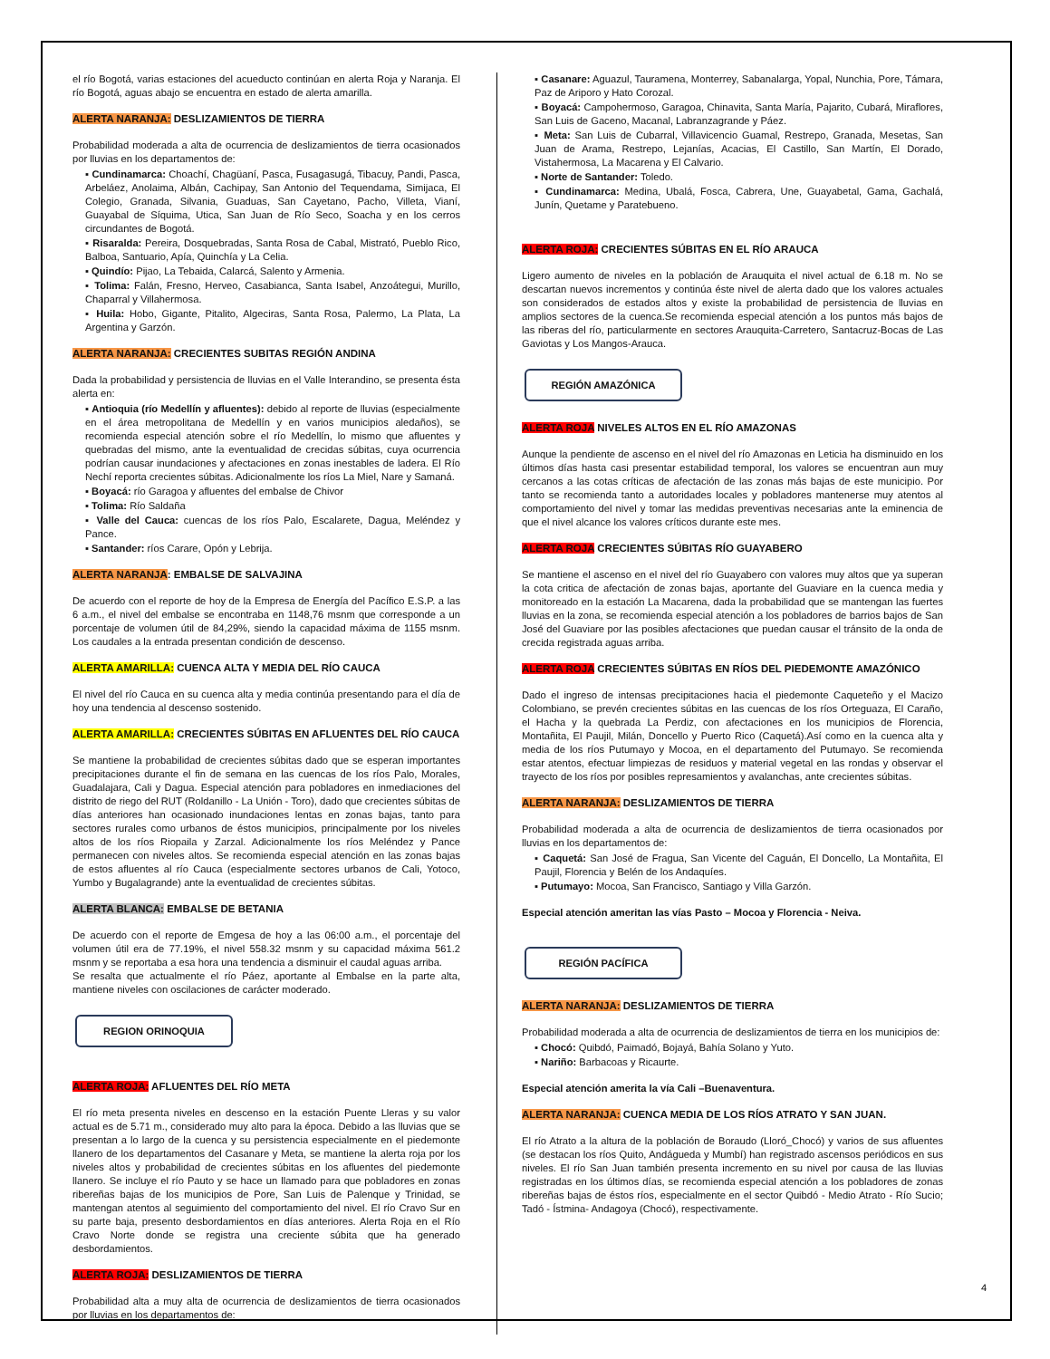el río Bogotá, varias estaciones del acueducto continúan en alerta Roja y Naranja. El río Bogotá, aguas abajo se encuentra en estado de alerta amarilla.
ALERTA NARANJA: DESLIZAMIENTOS DE TIERRA
Probabilidad moderada a alta de ocurrencia de deslizamientos de tierra ocasionados por lluvias en los departamentos de:
▪ Cundinamarca: Choachí, Chagüaní, Pasca, Fusagasugá, Tibacuy, Pandi, Pasca, Arbeláez, Anolaima, Albán, Cachipay, San Antonio del Tequendama, Simijaca, El Colegio, Granada, Silvania, Guaduas, San Cayetano, Pacho, Villeta, Vianí, Guayabal de Síquima, Utica, San Juan de Río Seco, Soacha y en los cerros circundantes de Bogotá.
▪ Risaralda: Pereira, Dosquebradas, Santa Rosa de Cabal, Mistrató, Pueblo Rico, Balboa, Santuario, Apía, Quinchía y La Celia.
▪ Quindío: Pijao, La Tebaida, Calarcá, Salento y Armenia.
▪ Tolima: Falán, Fresno, Herveo, Casabianca, Santa Isabel, Anzoátegui, Murillo, Chaparral y Villahermosa.
▪ Huila: Hobo, Gigante, Pitalito, Algeciras, Santa Rosa, Palermo, La Plata, La Argentina y Garzón.
ALERTA NARANJA: CRECIENTES SUBITAS REGIÓN ANDINA
Dada la probabilidad y persistencia de lluvias en el Valle Interandino, se presenta ésta alerta en:
▪ Antioquia (río Medellín y afluentes): debido al reporte de lluvias (especialmente en el área metropolitana de Medellín y en varios municipios aledaños), se recomienda especial atención sobre el río Medellín, lo mismo que afluentes y quebradas del mismo, ante la eventualidad de crecidas súbitas, cuya ocurrencia podrían causar inundaciones y afectaciones en zonas inestables de ladera. El Río Nechí reporta crecientes súbitas. Adicionalmente los ríos La Miel, Nare y Samaná.
▪ Boyacá: río Garagoa y afluentes del embalse de Chivor
▪ Tolima: Río Saldaña
▪ Valle del Cauca: cuencas de los ríos Palo, Escalarete, Dagua, Meléndez y Pance.
▪ Santander: ríos Carare, Opón y Lebrija.
ALERTA NARANJA: EMBALSE DE SALVAJINA
De acuerdo con el reporte de hoy de la Empresa de Energía del Pacífico E.S.P. a las 6 a.m., el nivel del embalse se encontraba en 1148,76 msnm que corresponde a un porcentaje de volumen útil de 84,29%, siendo la capacidad máxima de 1155 msnm. Los caudales a la entrada presentan condición de descenso.
ALERTA AMARILLA: CUENCA ALTA Y MEDIA DEL RÍO CAUCA
El nivel del río Cauca en su cuenca alta y media continúa presentando para el día de hoy una tendencia al descenso sostenido.
ALERTA AMARILLA: CRECIENTES SÚBITAS EN AFLUENTES DEL RÍO CAUCA
Se mantiene la probabilidad de crecientes súbitas dado que se esperan importantes precipitaciones durante el fin de semana en las cuencas de los ríos Palo, Morales, Guadalajara, Cali y Dagua. Especial atención para pobladores en inmediaciones del distrito de riego del RUT (Roldanillo - La Unión - Toro), dado que crecientes súbitas de días anteriores han ocasionado inundaciones lentas en zonas bajas, tanto para sectores rurales como urbanos de éstos municipios, principalmente por los niveles altos de los ríos Riopaila y Zarzal. Adicionalmente los ríos Meléndez y Pance permanecen con niveles altos. Se recomienda especial atención en las zonas bajas de estos afluentes al río Cauca (especialmente sectores urbanos de Cali, Yotoco, Yumbo y Bugalagrande) ante la eventualidad de crecientes súbitas.
ALERTA BLANCA: EMBALSE DE BETANIA
De acuerdo con el reporte de Emgesa de hoy a las 06:00 a.m., el porcentaje del volumen útil era de 77.19%, el nivel 558.32 msnm y su capacidad máxima 561.2 msnm y se reportaba a esa hora una tendencia a disminuir el caudal aguas arriba.
Se resalta que actualmente el río Páez, aportante al Embalse en la parte alta, mantiene niveles con oscilaciones de carácter moderado.
REGION ORINOQUIA
ALERTA ROJA: AFLUENTES DEL RÍO META
El río meta presenta niveles en descenso en la estación Puente Lleras y su valor actual es de 5.71 m., considerado muy alto para la época. Debido a las lluvias que se presentan a lo largo de la cuenca y su persistencia especialmente en el piedemonte llanero de los departamentos del Casanare y Meta, se mantiene la alerta roja por los niveles altos y probabilidad de crecientes súbitas en los afluentes del piedemonte llanero. Se incluye el río Pauto y se hace un llamado para que pobladores en zonas ribereñas bajas de los municipios de Pore, San Luis de Palenque y Trinidad, se mantengan atentos al seguimiento del comportamiento del nivel. El río Cravo Sur en su parte baja, presento desbordamientos en días anteriores. Alerta Roja en el Río Cravo Norte donde se registra una creciente súbita que ha generado desbordamientos.
ALERTA ROJA: DESLIZAMIENTOS DE TIERRA
Probabilidad alta a muy alta de ocurrencia de deslizamientos de tierra ocasionados por lluvias en los departamentos de:
▪ Casanare: Aguazul, Tauramena, Monterrey, Sabanalarga, Yopal, Nunchia, Pore, Támara, Paz de Ariporo y Hato Corozal.
▪ Boyacá: Campohermoso, Garagoa, Chinavita, Santa María, Pajarito, Cubará, Miraflores, San Luis de Gaceno, Macanal, Labranzagrande y Páez.
▪ Meta: San Luis de Cubarral, Villavicencio Guamal, Restrepo, Granada, Mesetas, San Juan de Arama, Restrepo, Lejanías, Acacias, El Castillo, San Martín, El Dorado, Vistahermosa, La Macarena y El Calvario.
▪ Norte de Santander: Toledo.
▪ Cundinamarca: Medina, Ubalá, Fosca, Cabrera, Une, Guayabetal, Gama, Gachalá, Junín, Quetame y Paratebueno.
ALERTA ROJA: CRECIENTES SÚBITAS EN EL RÍO ARAUCA
Ligero aumento de niveles en la población de Arauquita el nivel actual de 6.18 m. No se descartan nuevos incrementos y continúa éste nivel de alerta dado que los valores actuales son considerados de estados altos y existe la probabilidad de persistencia de lluvias en amplios sectores de la cuenca.Se recomienda especial atención a los puntos más bajos de las riberas del río, particularmente en sectores Arauquita-Carretero, Santacruz-Bocas de Las Gaviotas y Los Mangos-Arauca.
REGIÓN AMAZÓNICA
ALERTA ROJA NIVELES ALTOS EN EL RÍO AMAZONAS
Aunque la pendiente de ascenso en el nivel del río Amazonas en Leticia ha disminuido en los últimos días hasta casi presentar estabilidad temporal, los valores se encuentran aun muy cercanos a las cotas críticas de afectación de las zonas más bajas de este municipio. Por tanto se recomienda tanto a autoridades locales y pobladores mantenerse muy atentos al comportamiento del nivel y tomar las medidas preventivas necesarias ante la eminencia de que el nivel alcance los valores críticos durante este mes.
ALERTA ROJA CRECIENTES SÚBITAS RÍO GUAYABERO
Se mantiene el ascenso en el nivel del río Guayabero con valores muy altos que ya superan la cota critica de afectación de zonas bajas, aportante del Guaviare en la cuenca media y monitoreado en la estación La Macarena, dada la probabilidad que se mantengan las fuertes lluvias en la zona, se recomienda especial atención a los pobladores de barrios bajos de San José del Guaviare por las posibles afectaciones que puedan causar el tránsito de la onda de crecida registrada aguas arriba.
ALERTA ROJA CRECIENTES SÚBITAS EN RÍOS DEL PIEDEMONTE AMAZÓNICO
Dado el ingreso de intensas precipitaciones hacia el piedemonte Caqueteño y el Macizo Colombiano, se prevén crecientes súbitas en las cuencas de los ríos Orteguaza, El Caraño, el Hacha y la quebrada La Perdiz, con afectaciones en los municipios de Florencia, Montañita, El Paujil, Milán, Doncello y Puerto Rico (Caquetá).Así como en la cuenca alta y media de los ríos Putumayo y Mocoa, en el departamento del Putumayo. Se recomienda estar atentos, efectuar limpiezas de residuos y material vegetal en las rondas y observar el trayecto de los ríos por posibles represamientos y avalanchas, ante crecientes súbitas.
ALERTA NARANJA: DESLIZAMIENTOS DE TIERRA
Probabilidad moderada a alta de ocurrencia de deslizamientos de tierra ocasionados por lluvias en los departamentos de:
▪ Caquetá: San José de Fragua, San Vicente del Caguán, El Doncello, La Montañita, El Paujil, Florencia y Belén de los Andaquíes.
▪ Putumayo: Mocoa, San Francisco, Santiago y Villa Garzón.
Especial atención ameritan las vías Pasto – Mocoa y Florencia - Neiva.
REGIÓN PACÍFICA
ALERTA NARANJA: DESLIZAMIENTOS DE TIERRA
Probabilidad moderada a alta de ocurrencia de deslizamientos de tierra en los municipios de:
▪ Chocó: Quibdó, Paimadó, Bojayá, Bahía Solano y Yuto.
▪ Nariño: Barbacoas y Ricaurte.
Especial atención amerita la vía Cali –Buenaventura.
ALERTA NARANJA: CUENCA MEDIA DE LOS RÍOS ATRATO Y SAN JUAN.
El río Atrato a la altura de la población de Boraudo (Lloró_Chocó) y varios de sus afluentes (se destacan los ríos Quito, Andágueda y Mumbí) han registrado ascensos periódicos en sus niveles. El río San Juan también presenta incremento en su nivel por causa de las lluvias registradas en los últimos días, se recomienda especial atención a los pobladores de zonas ribereñas bajas de éstos ríos, especialmente en el sector Quibdó - Medio Atrato - Río Sucio; Tadó - Ístmina- Andagoya (Chocó), respectivamente.
4